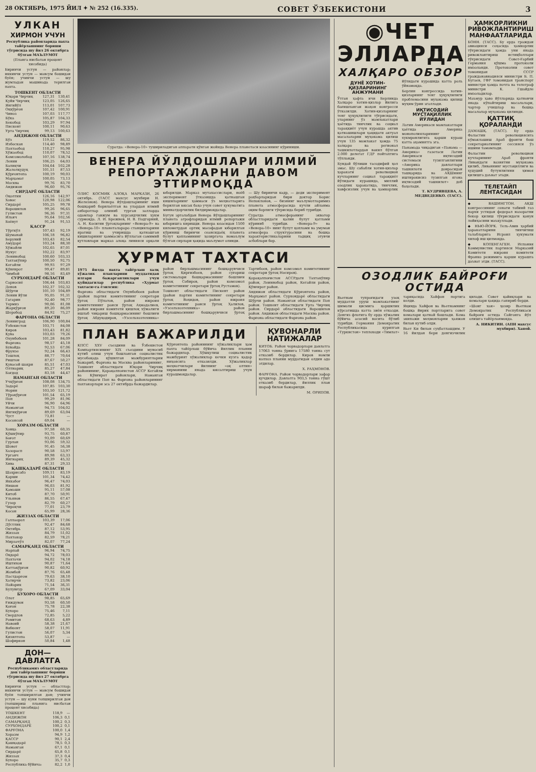28 ОКТЯБРЬ, 1975 ЙИЛ ✦ № 252 (16.335). СОВЕТ ЎЗБЕКИСТОНИ 3
УЛКАН
ХИРМОН УЧУН
Республика районларида пахта тайёрлашнинг бориши тўғрисида шу йил 26 октябрга бўлган МАЪЛУМОТ
(Планга нисбатан процент хисобида)
Биринчи устун — районлар; иккинчи устун — мавсум бошидан буён; учинчи устун — шу жумладан машинада терилган пахта.
| ТОШКЕНТ ОБЛАСТИ | | |
| Юқори Чирчиқ | 127,31 | 130,41 |
| Қуйи Чирчиқ | 123,05 | 126,65 |
| Янгийўл | 113,01 | 107,73 |
| Оққўрғон | 107,42 | 100,91 |
| Чиноз | 107,03 | 117,77 |
| Бўка | 105,87 | 104,33 |
| Бекобод | 103,29 | 97,94 |
| Пискент | 100,11 | 90,63 |
| Урта Чирчиқ | 99,13 | 100,63 |
| АНДИЖОН ОБЛАСТИ | | |
| Бўз | 119,52 | 86,32 |
| Избоскан | 114,40 | 98,89 |
| Пахтаобод | 110,27 | 95,98 |
| Хўжаобод | 110,07 | 78,52 |
| Комсомолобод | 107,16 | 138,74 |
| Ленин | 106,25 | 64,03 |
| Балиқчи | 104,64 | 102,28 |
| Жалолқудуқ | 101,51 | 87,53 |
| Қўрғонтепа | 100,19 | 90,03 |
| Марҳамат | 100,05 | 73,13 |
| Москва | 99,76 | 83,70 |
| Андижон | 96,60 | 95,76 |
| СИРДАРЁ ОБЛАСТИ | | |
| Оқолтин | 126,16 | 142,97 |
| Ховос | 120,98 | 122,06 |
| Сирдарё | 105,25 | 99,78 |
| Ворошилов | 99,26 | 96,65 |
| Гулистон | 96,36 | 97,31 |
| Ильич | 95,64 | 102,56 |
| Боёвут | 91,24 | 91,53 |
| ҚАССР | | |
| Тўрткўл | 107,43 | 92,19 |
| Шуманай | 106,18 | 96,82 |
| Беруний | 103,43 | 82,54 |
| Амударё | 103,24 | 88,30 |
| Хўжайли | 102,65 | 87,01 |
| Нукус | 102,22 | 83,97 |
| Ленинобод | 100,60 | 103,33 |
| Тахтакўпир | 100,50 | 92,75 |
| Кегайли | 99,93 | 97,29 |
| Қўнғирот | 99,47 | 89,81 |
| Чимбой | 98,16 | 83,49 |
| СУРХОНДАРЁ ОБЛАСТИ | | |
| Сариосиё | 106,44 | 103,83 |
| Денов | 102,37 | 102,32 |
| Шўрчи | 101,10 | 104,89 |
| Ленин йўли | 95,05 | 91,31 |
| Гагарин | 92,40 | 98,77 |
| Термиз | 90,06 | 81,08 |
| Жарқўрғон | 89,20 | 86,09 |
| Шеробод | 84,92 | 75,27 |
| ФАРҒОНА ОБЛАСТИ | | |
| Ленинград | 106,90 | 100,84 |
| Ўзбекистон | 103,71 | 84,08 |
| Киров | 103,43 | 81,82 |
| Қува | 103,03 | 79,26 |
| Охунбобоев | 101,28 | 84,09 |
| Фарғона | 98,57 | 45,18 |
| Бувайда | 92,53 | 67,06 |
| Фрунзе | 92,24 | 66,43 |
| Тошлоқ | 88,77 | 70,64 |
| Риштон | 87,67 | 50,27 |
| Қувасой шаҳри | 85,51 | 47,03 |
| Олтиариқ | 85,27 | 47,84 |
| Бағдод | 83,18 | 44,47 |
| НАМАНГАН ОБЛАСТИ | | |
| Учқўрғон | 108,08 | 134,75 |
| Задарё | 107,85 | 103,30 |
| Норин | 103,50 | 121,72 |
| Тўрақўрғон | 101,54 | 65,19 |
| Поп | 99,29 | 81,96 |
| Уйчи | 96,90 | 64,96 |
| Наманган | 94,73 | 104,02 |
| Янгиқўрғон | 89,69 | 63,04 |
| Чуст | 73,81 | — |
| Косонсой | 69,04 | — |
| ХОРАЗМ ОБЛАСТИ | | |
| Хонқа | 97,58 | 60,35 |
| Қўшкўпир | 93,75 | 60,87 |
| Боғот | 93,09 | 60,69 |
| Гурлан | 93,06 | 59,32 |
| Шовот | 91,45 | 56,38 |
| Хазорасп | 90,58 | 53,97 |
| Урганч | 89,98 | 63,33 |
| Янгиариқ | 89,39 | 45,32 |
| Хива | 87,31 | 29,33 |
| ҚАШҚАДАРЁ ОБЛАСТИ | | |
| Шаҳрисабз | 109,11 | 83,19 |
| Қарши | 101,34 | 74,42 |
| Яккабоғ | 96,47 | 74,03 |
| Нишон | 96,03 | 81,92 |
| Қамаши | 95,11 | 57,08 |
| Китоб | 87,70 | 50,91 |
| Ульянов | 86,55 | 67,47 |
| Гузор | 82,79 | 60,27 |
| Чироқчи | 77,01 | 23,79 |
| Косон | 65,99 | 28,36 |
| ЖИЗЗАХ ОБЛАСТИ | | |
| Галлаорол | 103,39 | 17,06 |
| Дўстлик | 92,47 | 84,68 |
| Октябрь | 87,12 | 53,95 |
| Жиззах | 84,79 | 51,02 |
| Пахтакор | 82,59 | 78,21 |
| Мирзачўл | 82,07 | 77,24 |
| САМАРҚАНД ОБЛАСТИ | | |
| Нарпай | 96,94 | 74,75 |
| Оқдарё | 94,72 | 78,03 |
| Пахтачи | 94,02 | 74,18 |
| Иштихон | 90,87 | 71,64 |
| Каттақўрғон | 90,82 | 60,92 |
| Жомбой | 87,76 | 65,48 |
| Пастдарғом | 79,63 | 38,10 |
| Хатирчи | 73,82 | 23,06 |
| Пайарик | 71,54 | 36,31 |
| Булунғур | 67,09 | 33,04 |
| БУХОРО ОБЛАСТИ | | |
| Олот | 98,85 | 65,69 |
| Ғиждувон | 93,58 | 60,50 |
| Қоғон | 75,78 | 22,38 |
| Бухоро | 75,46 | 7,11 |
| Свердлов | 72,85 | 5,22 |
| Ромитон | 68,63 | 4,89 |
| Навоий | 58,38 | 21,67 |
| Вобкент | 58,07 | 11,91 |
| Гулистон | 56,07 | 5,34 |
| Қизилтепа | 53,87 | — |
| Шофиркон | 50,84 | 1,48 |
ДОН—ДАВЛАТГА
Республикамиз областларида дон тайёрлашнинг бориши тўғрисида шу йил 27 октябрга бўлган МАЪЛУМОТ
Биринчи устун — областлар; иккинчи устун — мавсум бошидан буён топширилган дон; учинчи устун — шу куни топширилган дон (топшириш планига нисбатан процент хисобида)
| ТОШКЕНТ | 118,9 | — |
| АНДИЖОН | 106,3 | 0,1 |
| САМАРҚАНД | 100,2 | 0,3 |
| СУРХОНДАРЁ | 100,2 | 0,1 |
| ФАРҒОНА | 100,0 | 1,4 |
| Хоразм | 94,9 | 1,2 |
| ҚАССР | 90,1 | 2,4 |
| Қашқадарё | 78,5 | 0,3 |
| Наманган | 67,1 | 0,1 |
| Сирдарё | 65,8 | 0,1 |
| Жиззах | 37,3 | 0,4 |
| Бухоро | 35,7 | 0,3 |
| Республика бўйича: | 82,2 | 1,0 |
Суратда: «Венера-10» тушириладиган аппарати қўнган жойида Венера планетаси юзасининг кўриниши.
ВЕНЕРА ЙЎЛДОШЛАРИ ИЛМИЙ РЕПОРТАЖЛАРНИ ДАВОМ ЭТТИРМОҚДА
ОЛИС КОСМИК АЛОҚА МАРКАЗИ, 26 октябрь. (ТАСС махсус мухбири Н. Железнов). Венера йўлдошларининг иши бошқариб борилаётган ва улардан илмий ахборотлар олиниб турган залларда одамлар гавжум ва хурсандчилик ҳукм сурмоқда. Л. И. Брежнев, Н. В. Подгорний, А. Н. Косигин ўртоқларнинг «Венера-9» ва «Венера-10» планеталараро станцияларини яратиш ва учиришда қатнашган кишиларнинг ҳаммасига йўллаган самимий қутловлари марказ алоқа линияси орқали юборилди. Марказ мутахассислари, ноёб эксперимент ўтказишда қатнашган кишиларнинг ҳаммаси ўз меҳнатларига берилган юксак баҳо учун совет ҳукуматига миннатдорчилик билдирмоқдалар.
Бугун эрталабдан Венера йўлдошларининг планета атрофларидан илмий репортажи юборишга киришди. Венера юзасидан 1500 километрдан ортиқ масофадан юборилган кўриниш биринчи сеансидаёқ планета булут қопламининг ҳозиргача номаълум бўлган сирлари ҳақида маълумот олинди.
— Шу биринчи кадр, — деди эксперимент раҳбарларидан бири доктор Борис Непоклонов, — бизнинг маълумотларимиз планета атмосферасида кучли айланма оқим борлиги тўғрисида бериб турибди.
Суратда атмосферанинг экватор областларидаги қалин булут қатлами кўриниб турибди. «Венера-9» ва «Венера-10» нинг булут қоплами ва умуман атмосфера структурасини ва бошқа характеристикаларини тадқиқ этувчи асбоблари бор.
ҲУРМАТ ТАХТАСИ
1975 йилда пахта тайёрлаш халқ хўжалик планларини муддатидан илгари бажарганликлари учун қуйидагилар республика «Ҳурмат тахтаси»га ёзилсин:
Фарғона областидаги Охунбобоев район (район партия комитетининг секретари ўртоқ Пўлатов, район ижроия комитетининг раиси ўртоқ Аҳмадалиев, район ижроия комитети қишлоқ хўжалиги ишлаб чиқариш бошқармасининг бошлиғи ўртоқ Абдуқодиров, «Узсельхозтехника» район бирлашмасининг бошқарувчиси ўртоқ Қирғизбоев, район суғориш системалари бошқармасининг бошлиғи ўртоқ Собиров, район комсомол комитетининг секретари ўртоқ Рустамов).
Тошкент областидаги Пискент район (район партия комитетининг секретари ўртоқ Воҳидов, район ижроия комитетининг раиси ўртоқ Ҳалилов, «Узсельхозтехника» район бирлашмасининг бошқарувчиси ўртоқ Тартибоев, район комсомол комитетининг секретари ўртоқ Носиров).
Қорақалпоғистон АССРдаги Тахтакўпир район, Леиннобод район, Кегайли район, Қўнғирот район.
Андижон областидаги Қўрғонтепа район, Марҳамат район. Сурхондарё областидаги Шўрчи район. Наманган областидаги Поп район. Тошкент областидаги Урта Чирчиқ район. Сирдарё областидаги Ворошилов район. Андижон областидаги Москва район. Фарғона областидаги Фарғона район.
ПЛАН БАЖАРИЛДИ
КПСС XXV съездини ва Ўзбекистон Компартиясининг XIX съездини муносиб кутиб олиш учун бошланган социалистик мусобақада қўшилган мажбуриятларни бажариб, Фарғона ва Москва районларининг, Тошкент областидаги Юқори Чирчиқ районининг, Қорақалпоғистон АССР Кегайли ва Қўнғирот районлари, Наманган областидаги Поп ва Фарғона районларининг пахтакорлари эса 27 октябрда бажардилар.
Қўрғонтепа районининг хўжаликлари ҳам пахта тайёрлаш бўйича йиллик планни бажардилар. Хўшқулиш социалистик мажбурият хўжаликлар кечки кузга қадар ниҳоясига етказилди. Хўжаликлар меҳнатчилари йилнинг «оқ олтин» хирмонини янада юксалтириш учун курашмоқдалар.
ҚУВОНАРЛИ НАТИЖАЛАР
КИТОБ. Район чорвадорлари давлатга 17063 тонна ўрнига 17580 тонна сут етказиб бердилар. Киров номли колхоз планни муддатидан олдин адо этдилар.
Х. РАҲМОНОВ.
ФАРҒОНА. Район чорвадорлари зафар қучдилар. Давлатга 903,5 тонна гўшт етказиб бердилар, йиллик план шараф билан бажарилди.
М. ОРИПОВ.
◉ЧЕТ ЭЛЛАРДА
ХАЛҚАРО ОБЗОР
ДУНЁ ХОТИН-ҚИЗЛАРИНИНГ АНЖУМАНИ
Ўтган ҳафта ичи Берлинда Халқаро хотин-қизлар йилига бағишланган жаҳон конгресси ўтказилди. Хотин-қизларнинг тенг ҳуқуқлилиги тўғрисидаги, уларнинг ўз мамлакатлари ҳаётида тинчлик ва социал тараққиёт учун курашда актив қатнашишлари ҳақидаги актуал масалаларни муҳокама қилиш учун 135 мамлакат ҳамда 75 халқаро ва регионал ташкилотлардан вакил бўлган 2.000 делегат ГДР пойтахтига тўпланди.
Бундай бўлиши тасодифий ҳол эмас. Шу сабабли хотин-қизлар ҳаракати революцион кучларнинг социал тараққиёт йўлидаги курашида, миллий озодлик ҳаракатида, тинчлик, хавфсизлик учун ва ҳамкорлик йўлидаги курашида катта роль ўйнамоқда.
Берлин конгрессида хотин-қизларнинг тенг ҳуқуқлилиги проблемасини муҳокама қилиш муҳим ўрин эгаллади.
ИҚТИСОДИЙ МУСТАҚИЛЛИК ЙЎЛИДАН
Латин Америкаси мамлакатлари ҳаётида Америка монополияларининг хукмронлигига қарши кураш катта аҳамиятга эга.
Панамада чиқадиган «Панама — Америка» газетаси Латин Америкаси иқтисодий системаси тузилганлигини «Америка давлатлари ташкилоти доирасидан ташқарида ва АҚШнинг иштирокисиз тузилган ягона иқтисодий ташкилот» деб баҳолади.
Т. КУДРЯВЦЕВА, А. МЕДВЕДЕНКО. (ТАСС).
ҲАМКОРЛИКНИ РИВОЖЛАНТИРИШ МАНФААТЛАРИДА
БОНН. (ТАСС). Бу ерда граждан авиацияси соҳасида ҳамкорлик тўғрисидаги ҳамда уни янада ривожлантириш истиқболлари тўғрисидаги Совет-Ғарбий Германия қўшма протоколи имзоланди. Протоколни совет томонидан СССР гражданавиацияси министри Б. П. Бугаев, ГФР томонидан транспорт министри ҳамда почта ва телеграф министри К. Гшайдле имзоладилар.
Маъмур ҳаво йўлларида қатновчи янада кўпайтириш масалалари, чартер учишлар ва бошқа масалалар муҳокама қилинди.
ҚАТТИҚ ҚОРАЛАНДИ
ДАМАШҚ. (ТАСС). Бу ерда Фаластин революциясига кўмаклашиш Араб фронти бош секретариатининг сессияси ўз ишини тамомлади.
Фаластин революцион кучларининг Араб фронти Ливандаги вазиятни муҳокама қилиб, Ливаннинг мустақиллиги ва ҳудудий бутунлигини ҳимоя қилишга даъват этади.
ТЕЛЕТАЙП ЛЕНТАСИДАН
◆ ВАШИНГТОН. АҚШ конгрессининг сенати табиий газ нархи устидан федерал назоратни бекор қилиш тўғрисидаги қонун лойиҳасини маъқуллади.
◆ НЬЮ-ЙОРК. Тель-Авив ҳарбий ҳаракатларини тинчитиш талабларига Исроил ҳукумати хилоф иш қилмоқда.
◆ КОПЕНГАГЕН. Испания Коммунистик партияси Марказий Комитети ижроия комитети Франко режимига қарши курашга даъват этди. (ТАСС).
ОЗОДЛИК БАЙРОҒИ ОСТИДА
Вьетнам тупроғидаги узоқ муддатли уруш мамлакатнинг шимоли қисмига қаршилик кўрсатишда катта зиён етказди. Денгиз флотига бу ерда хўжалик бўйича асосий восита бўлиб турибди. Германия Демократик Республикасида қурилган «Туркистон» теплоходи «Тимлат» тариқасида Хайфон портига келди.
Яқинда Хайфон ва Вьетнамнинг бошқа йирик портларига совет кемалари қатнай бошлади. Кема экипажи меҳмонларни ҳаяжон билан кутиб олди.
Вьет Ки билан суҳбатлашдим. У 16 йилдан бери денгизчилик қилади. Совет қайиқлари ва кемалари ҳақида гапириб берди.
«Шонг хан» ҳозир Вьетнам Демократик Республикаси байроғи остида Сайгонга йўл олишга тайёрланмоқда.
А. НИКИТИН. (АПН махсус мухбири). Ханой.